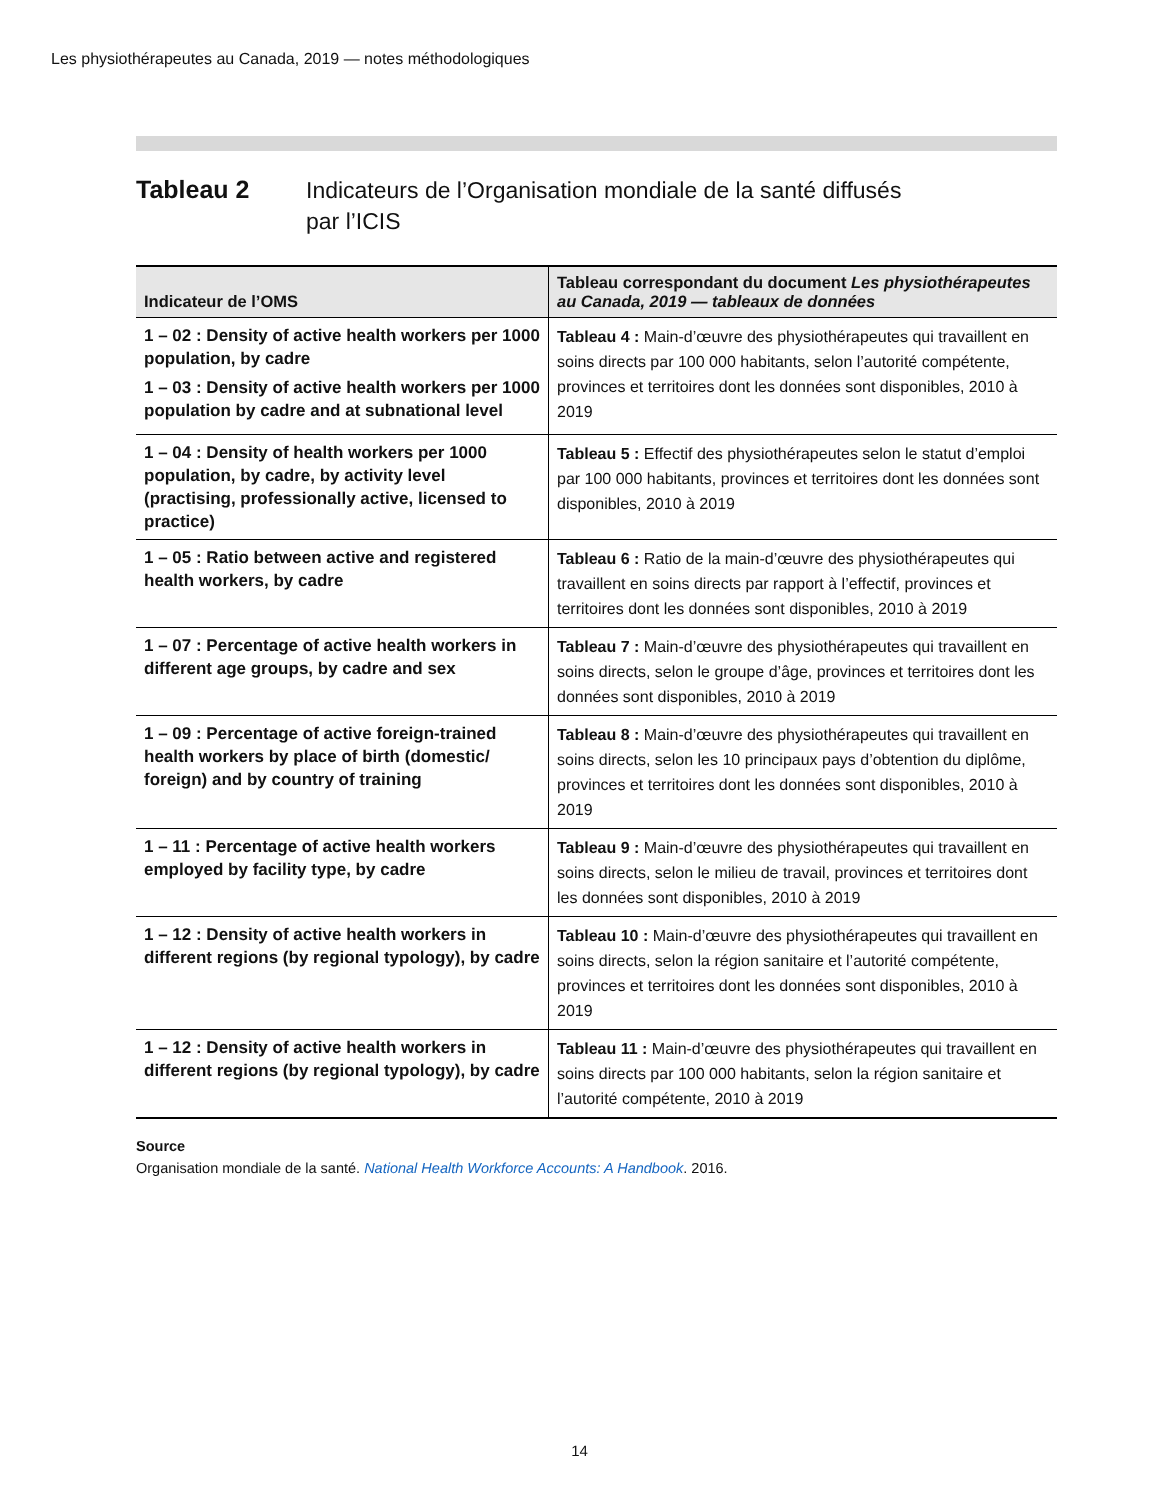Les physiothérapeutes au Canada, 2019 — notes méthodologiques
Tableau 2
Indicateurs de l’Organisation mondiale de la santé diffusés
par l’ICIS
| Indicateur de l’OMS | Tableau correspondant du document Les physiothérapeutes au Canada, 2019 — tableaux de données |
| --- | --- |
| 1 – 02 : Density of active health workers per 1000 population, by cadre 1 – 03 : Density of active health workers per 1000 population by cadre and at subnational level | Tableau 4 : Main-d’œuvre des physiothérapeutes qui travaillent en soins directs par 100 000 habitants, selon l’autorité compétente, provinces et territoires dont les données sont disponibles, 2010 à 2019 |
| 1 – 04 : Density of health workers per 1000 population, by cadre, by activity level (practising, professionally active, licensed to practice) | Tableau 5 : Effectif des physiothérapeutes selon le statut d’emploi par 100 000 habitants, provinces et territoires dont les données sont disponibles, 2010 à 2019 |
| 1 – 05 : Ratio between active and registered health workers, by cadre | Tableau 6 : Ratio de la main-d’œuvre des physiothérapeutes qui travaillent en soins directs par rapport à l’effectif, provinces et territoires dont les données sont disponibles, 2010 à 2019 |
| 1 – 07 : Percentage of active health workers in different age groups, by cadre and sex | Tableau 7 : Main-d’œuvre des physiothérapeutes qui travaillent en soins directs, selon le groupe d’âge, provinces et territoires dont les données sont disponibles, 2010 à 2019 |
| 1 – 09 : Percentage of active foreign-trained health workers by place of birth (domestic/ foreign) and by country of training | Tableau 8 : Main-d’œuvre des physiothérapeutes qui travaillent en soins directs, selon les 10 principaux pays d’obtention du diplôme, provinces et territoires dont les données sont disponibles, 2010 à 2019 |
| 1 – 11 : Percentage of active health workers employed by facility type, by cadre | Tableau 9 : Main-d’œuvre des physiothérapeutes qui travaillent en soins directs, selon le milieu de travail, provinces et territoires dont les données sont disponibles, 2010 à 2019 |
| 1 – 12 : Density of active health workers in different regions (by regional typology), by cadre | Tableau 10 : Main-d’œuvre des physiothérapeutes qui travaillent en soins directs, selon la région sanitaire et l’autorité compétente, provinces et territoires dont les données sont disponibles, 2010 à 2019 |
| 1 – 12 : Density of active health workers in different regions (by regional typology), by cadre | Tableau 11 : Main-d’œuvre des physiothérapeutes qui travaillent en soins directs par 100 000 habitants, selon la région sanitaire et l’autorité compétente, 2010 à 2019 |
Source
Organisation mondiale de la santé. National Health Workforce Accounts: A Handbook. 2016.
14